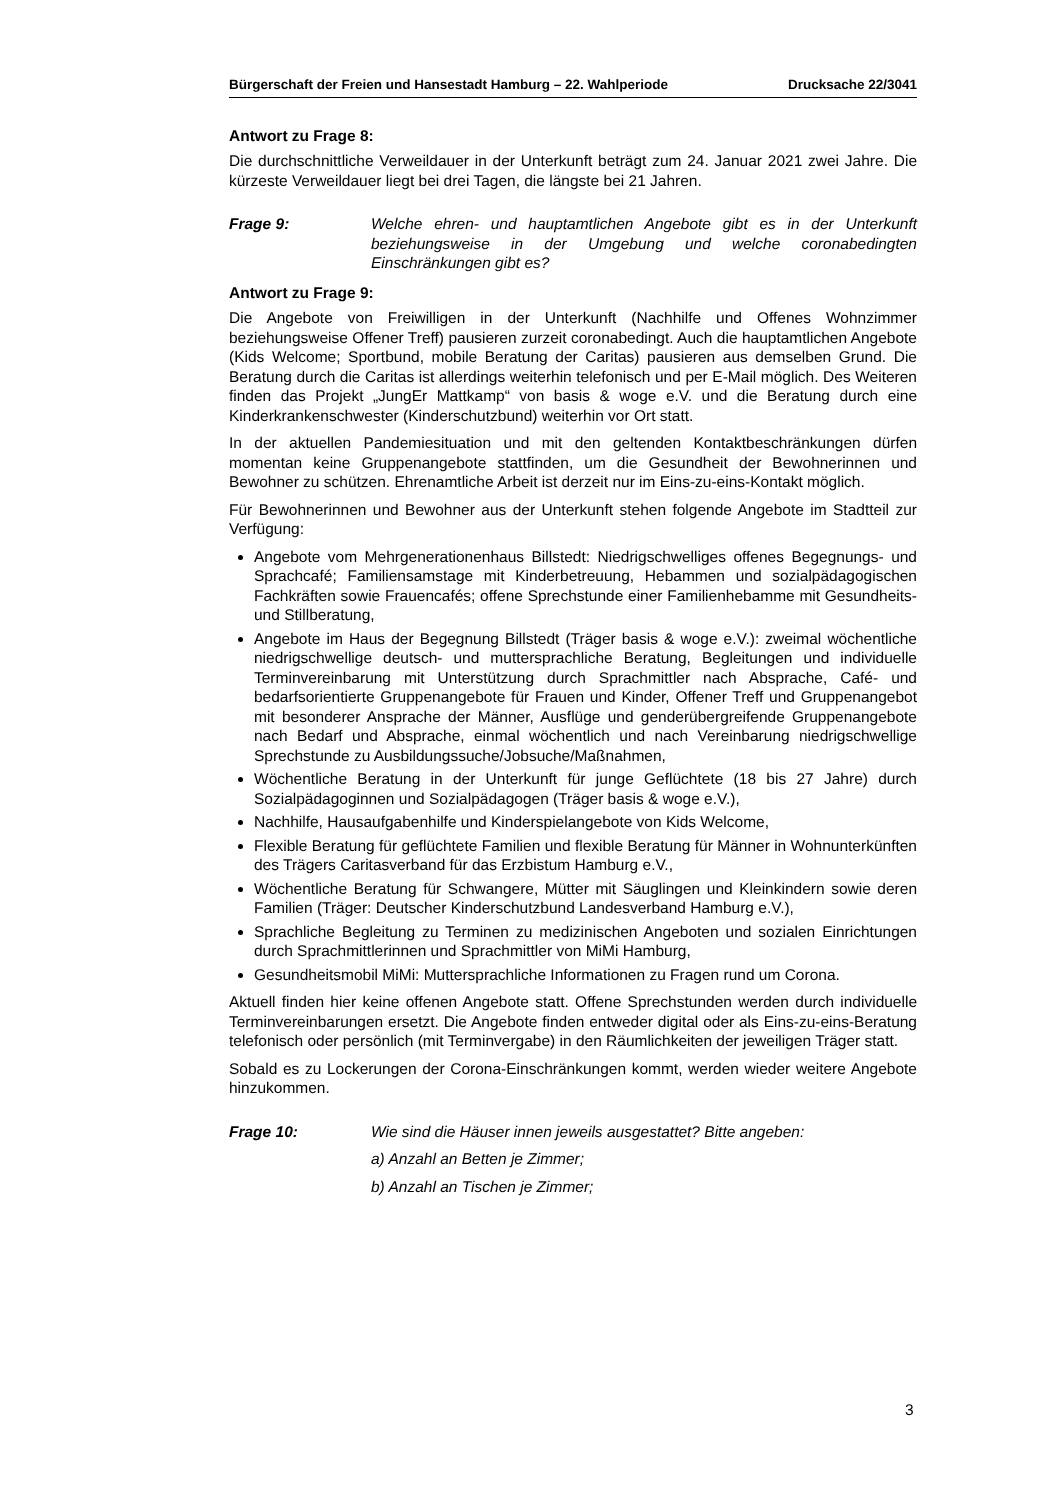Bürgerschaft der Freien und Hansestadt Hamburg – 22. Wahlperiode Drucksache 22/3041
Antwort zu Frage 8:
Die durchschnittliche Verweildauer in der Unterkunft beträgt zum 24. Januar 2021 zwei Jahre. Die kürzeste Verweildauer liegt bei drei Tagen, die längste bei 21 Jahren.
Frage 9: Welche ehren- und hauptamtlichen Angebote gibt es in der Unterkunft beziehungsweise in der Umgebung und welche coronabedingten Einschränkungen gibt es?
Antwort zu Frage 9:
Die Angebote von Freiwilligen in der Unterkunft (Nachhilfe und Offenes Wohnzimmer beziehungsweise Offener Treff) pausieren zurzeit coronabedingt. Auch die hauptamtlichen Angebote (Kids Welcome; Sportbund, mobile Beratung der Caritas) pausieren aus demselben Grund. Die Beratung durch die Caritas ist allerdings weiterhin telefonisch und per E-Mail möglich. Des Weiteren finden das Projekt „JungEr Mattkamp“ von basis & woge e.V. und die Beratung durch eine Kinderkrankenschwester (Kinderschutzbund) weiterhin vor Ort statt.
In der aktuellen Pandemiesituation und mit den geltenden Kontaktbeschränkungen dürfen momentan keine Gruppenangebote stattfinden, um die Gesundheit der Bewohnerinnen und Bewohner zu schützen. Ehrenamtliche Arbeit ist derzeit nur im Eins-zu-eins-Kontakt möglich.
Für Bewohnerinnen und Bewohner aus der Unterkunft stehen folgende Angebote im Stadtteil zur Verfügung:
Angebote vom Mehrgenerationenhaus Billstedt: Niedrigschwelliges offenes Begegnungs- und Sprachcafé; Familiensamstage mit Kinderbetreuung, Hebammen und sozialpädagogischen Fachkräften sowie Frauencafés; offene Sprechstunde einer Familienhebamme mit Gesundheits- und Stillberatung,
Angebote im Haus der Begegnung Billstedt (Träger basis & woge e.V.): zweimal wöchentliche niedrigschwellige deutsch- und muttersprachliche Beratung, Begleitungen und individuelle Terminvereinbarung mit Unterstützung durch Sprachmittler nach Absprache, Café- und bedarfsorientierte Gruppenangebote für Frauen und Kinder, Offener Treff und Gruppenangebot mit besonderer Ansprache der Männer, Ausflüge und genderübergreifende Gruppenangebote nach Bedarf und Absprache, einmal wöchentlich und nach Vereinbarung niedrigschwellige Sprechstunde zu Ausbildungssuche/Jobsuche/Maßnahmen,
Wöchentliche Beratung in der Unterkunft für junge Geflüchtete (18 bis 27 Jahre) durch Sozialpädagoginnen und Sozialpädagogen (Träger basis & woge e.V.),
Nachhilfe, Hausaufgabenhilfe und Kinderspielangebote von Kids Welcome,
Flexible Beratung für geflüchtete Familien und flexible Beratung für Männer in Wohnunterkünften des Trägers Caritasverband für das Erzbistum Hamburg e.V.,
Wöchentliche Beratung für Schwangere, Mütter mit Säuglingen und Kleinkindern sowie deren Familien (Träger: Deutscher Kinderschutzbund Landesverband Hamburg e.V.),
Sprachliche Begleitung zu Terminen zu medizinischen Angeboten und sozialen Einrichtungen durch Sprachmittlerinnen und Sprachmittler von MiMi Hamburg,
Gesundheitsmobil MiMi: Muttersprachliche Informationen zu Fragen rund um Corona.
Aktuell finden hier keine offenen Angebote statt. Offene Sprechstunden werden durch individuelle Terminvereinbarungen ersetzt. Die Angebote finden entweder digital oder als Eins-zu-eins-Beratung telefonisch oder persönlich (mit Terminvergabe) in den Räumlichkeiten der jeweiligen Träger statt.
Sobald es zu Lockerungen der Corona-Einschränkungen kommt, werden wieder weitere Angebote hinzukommen.
Frage 10: Wie sind die Häuser innen jeweils ausgestattet? Bitte angeben:
a) Anzahl an Betten je Zimmer;
b) Anzahl an Tischen je Zimmer;
3